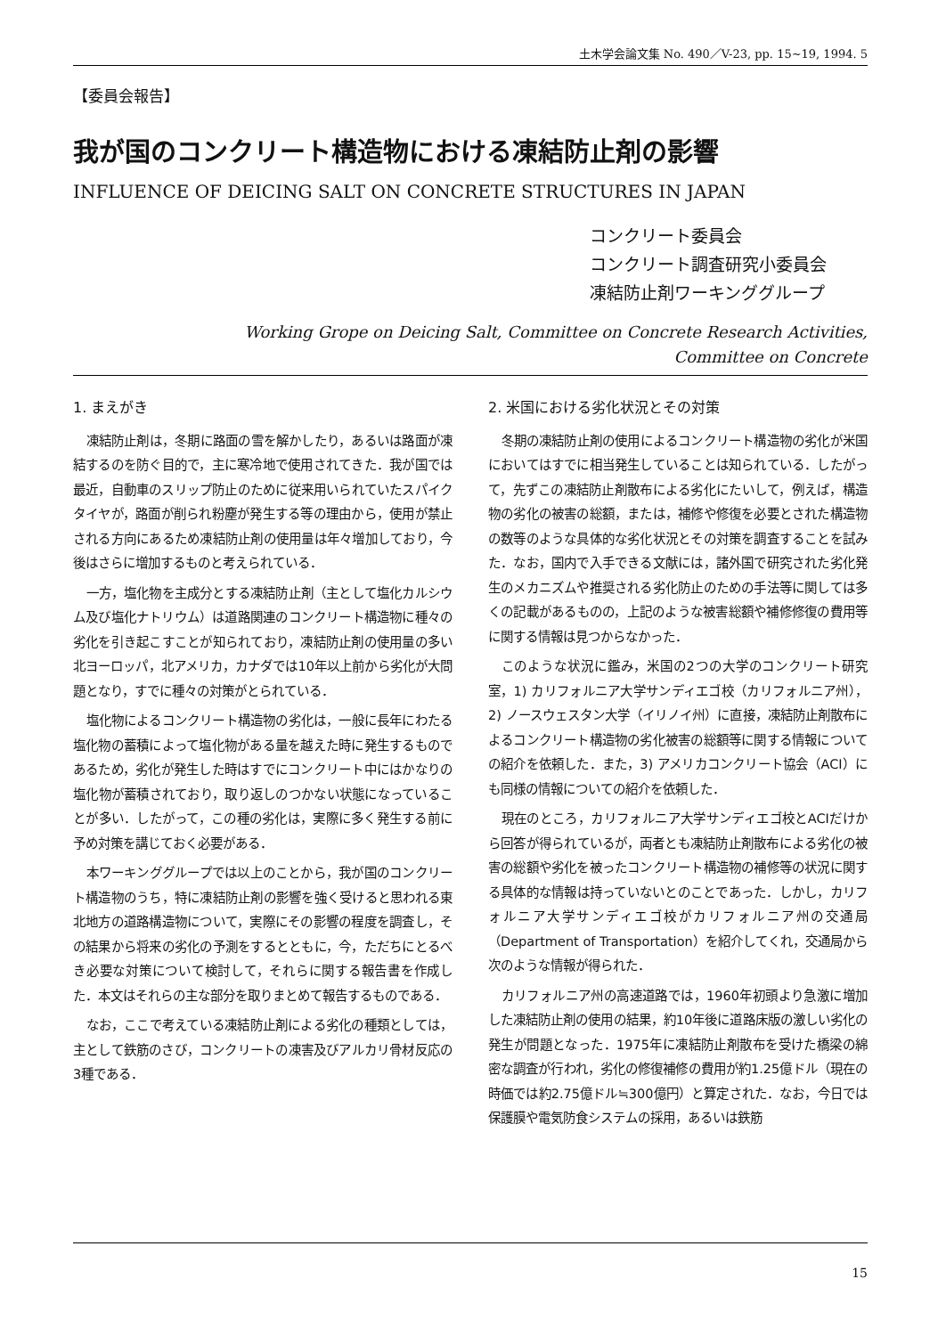土木学会論文集 No. 490／V-23, pp. 15~19, 1994. 5
【委員会報告】
我が国のコンクリート構造物における凍結防止剤の影響
INFLUENCE OF DEICING SALT ON CONCRETE STRUCTURES IN JAPAN
コンクリート委員会
コンクリート調査研究小委員会
凍結防止剤ワーキンググループ
Working Grope on Deicing Salt, Committee on Concrete Research Activities,
Committee on Concrete
1. まえがき
凍結防止剤は，冬期に路面の雪を解かしたり，あるいは路面が凍結するのを防ぐ目的で，主に寒冷地で使用されてきた．我が国では最近，自動車のスリップ防止のために従来用いられていたスパイクタイヤが，路面が削られ粉塵が発生する等の理由から，使用が禁止される方向にあるため凍結防止剤の使用量は年々増加しており，今後はさらに増加するものと考えられている．
一方，塩化物を主成分とする凍結防止剤（主として塩化カルシウム及び塩化ナトリウム）は道路関連のコンクリート構造物に種々の劣化を引き起こすことが知られており，凍結防止剤の使用量の多い北ヨーロッパ，北アメリカ，カナダでは10年以上前から劣化が大問題となり，すでに種々の対策がとられている．
塩化物によるコンクリート構造物の劣化は，一般に長年にわたる塩化物の蓄積によって塩化物がある量を越えた時に発生するものであるため，劣化が発生した時はすでにコンクリート中にはかなりの塩化物が蓄積されており，取り返しのつかない状態になっていることが多い．したがって，この種の劣化は，実際に多く発生する前に予め対策を講じておく必要がある．
本ワーキンググループでは以上のことから，我が国のコンクリート構造物のうち，特に凍結防止剤の影響を強く受けると思われる東北地方の道路構造物について，実際にその影響の程度を調査し，その結果から将来の劣化の予測をするとともに，今，ただちにとるべき必要な対策について検討して，それらに関する報告書を作成した．本文はそれらの主な部分を取りまとめて報告するものである．
なお，ここで考えている凍結防止剤による劣化の種類としては，主として鉄筋のさび，コンクリートの凍害及びアルカリ骨材反応の3種である．
2. 米国における劣化状況とその対策
冬期の凍結防止剤の使用によるコンクリート構造物の劣化が米国においてはすでに相当発生していることは知られている．したがって，先ずこの凍結防止剤散布による劣化にたいして，例えば，構造物の劣化の被害の総額，または，補修や修復を必要とされた構造物の数等のような具体的な劣化状況とその対策を調査することを試みた．なお，国内で入手できる文献には，諸外国で研究された劣化発生のメカニズムや推奨される劣化防止のための手法等に関しては多くの記載があるものの，上記のような被害総額や補修修復の費用等に関する情報は見つからなかった．
このような状況に鑑み，米国の2つの大学のコンクリート研究室，1) カリフォルニア大学サンディエゴ校（カリフォルニア州），2) ノースウェスタン大学（イリノイ州）に直接，凍結防止剤散布によるコンクリート構造物の劣化被害の総額等に関する情報についての紹介を依頼した．また，3) アメリカコンクリート協会（ACI）にも同様の情報についての紹介を依頼した．
現在のところ，カリフォルニア大学サンディエゴ校とACIだけから回答が得られているが，両者とも凍結防止剤散布による劣化の被害の総額や劣化を被ったコンクリート構造物の補修等の状況に関する具体的な情報は持っていないとのことであった．しかし，カリフォルニア大学サンディエゴ校がカリフォルニア州の交通局（Department of Transportation）を紹介してくれ，交通局から次のような情報が得られた．
カリフォルニア州の高速道路では，1960年初頭より急激に増加した凍結防止剤の使用の結果，約10年後に道路床版の激しい劣化の発生が問題となった．1975年に凍結防止剤散布を受けた橋梁の綿密な調査が行われ，劣化の修復補修の費用が約1.25億ドル（現在の時価では約2.75億ドル≒300億円）と算定された．なお，今日では保護膜や電気防食システムの採用，あるいは鉄筋
15